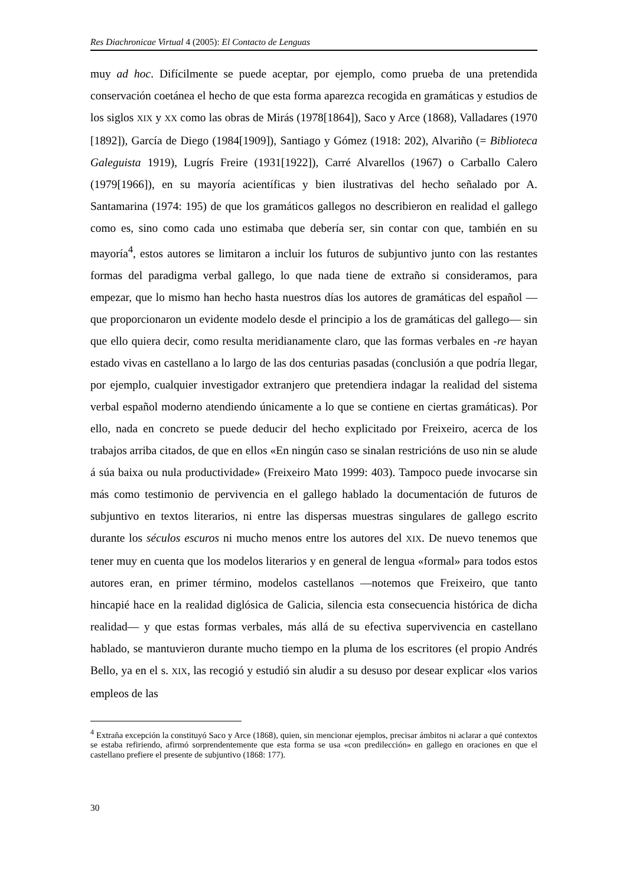Res Diachronicae Virtual 4 (2005): El Contacto de Lenguas
muy ad hoc. Difícilmente se puede aceptar, por ejemplo, como prueba de una pretendida conservación coetánea el hecho de que esta forma aparezca recogida en gramáticas y estudios de los siglos XIX y XX como las obras de Mirás (1978[1864]), Saco y Arce (1868), Valladares (1970 [1892]), García de Diego (1984[1909]), Santiago y Gómez (1918: 202), Alvariño (= Biblioteca Galeguista 1919), Lugrís Freire (1931[1922]), Carré Alvarellos (1967) o Carballo Calero (1979[1966]), en su mayoría acientíficas y bien ilustrativas del hecho señalado por A. Santamarina (1974: 195) de que los gramáticos gallegos no describieron en realidad el gallego como es, sino como cada uno estimaba que debería ser, sin contar con que, también en su mayoría<sup>4</sup>, estos autores se limitaron a incluir los futuros de subjuntivo junto con las restantes formas del paradigma verbal gallego, lo que nada tiene de extraño si consideramos, para empezar, que lo mismo han hecho hasta nuestros días los autores de gramáticas del español —que proporcionaron un evidente modelo desde el principio a los de gramáticas del gallego— sin que ello quiera decir, como resulta meridianamente claro, que las formas verbales en -re hayan estado vivas en castellano a lo largo de las dos centurias pasadas (conclusión a que podría llegar, por ejemplo, cualquier investigador extranjero que pretendiera indagar la realidad del sistema verbal español moderno atendiendo únicamente a lo que se contiene en ciertas gramáticas). Por ello, nada en concreto se puede deducir del hecho explicitado por Freixeiro, acerca de los trabajos arriba citados, de que en ellos «En ningún caso se sinalan restricións de uso nin se alude á súa baixa ou nula productividade» (Freixeiro Mato 1999: 403). Tampoco puede invocarse sin más como testimonio de pervivencia en el gallego hablado la documentación de futuros de subjuntivo en textos literarios, ni entre las dispersas muestras singulares de gallego escrito durante los séculos escuros ni mucho menos entre los autores del XIX. De nuevo tenemos que tener muy en cuenta que los modelos literarios y en general de lengua «formal» para todos estos autores eran, en primer término, modelos castellanos —notemos que Freixeiro, que tanto hincapié hace en la realidad diglósica de Galicia, silencia esta consecuencia histórica de dicha realidad— y que estas formas verbales, más allá de su efectiva supervivencia en castellano hablado, se mantuvieron durante mucho tiempo en la pluma de los escritores (el propio Andrés Bello, ya en el s. XIX, las recogió y estudió sin aludir a su desuso por desear explicar «los varios empleos de las
<sup>4</sup> Extraña excepción la constituyó Saco y Arce (1868), quien, sin mencionar ejemplos, precisar ámbitos ni aclarar a qué contextos se estaba refiriendo, afirmó sorprendentemente que esta forma se usa «con predilección» en gallego en oraciones en que el castellano prefiere el presente de subjuntivo (1868: 177).
30